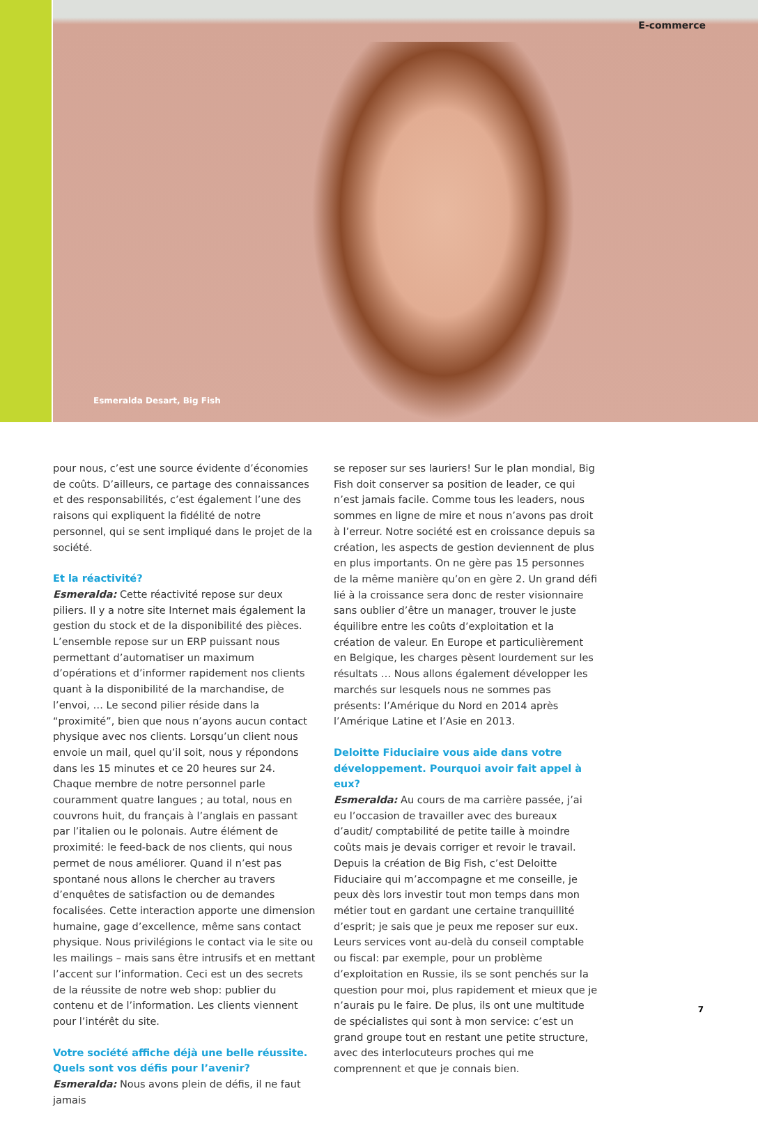E-commerce
Esmeralda Desart, Big Fish
pour nous, c’est une source évidente d’économies de coûts. D’ailleurs, ce partage des connaissances et des responsabilités, c’est également l’une des raisons qui expliquent la fidélité de notre personnel, qui se sent impliqué dans le projet de la société.
Et la réactivité?
Esmeralda: Cette réactivité repose sur deux piliers. Il y a notre site Internet mais également la gestion du stock et de la disponibilité des pièces. L’ensemble repose sur un ERP puissant nous permettant d’automatiser un maximum d’opérations et d’informer rapidement nos clients quant à la disponibilité de la marchandise, de l’envoi, … Le second pilier réside dans la “proximité”, bien que nous n’ayons aucun contact physique avec nos clients. Lorsqu’un client nous envoie un mail, quel qu’il soit, nous y répondons dans les 15 minutes et ce 20 heures sur 24. Chaque membre de notre personnel parle couramment quatre langues ; au total, nous en couvrons huit, du français à l’anglais en passant par l’italien ou le polonais. Autre élément de proximité: le feed-back de nos clients, qui nous permet de nous améliorer. Quand il n’est pas spontané nous allons le chercher au travers d’enquêtes de satisfaction ou de demandes focalisées. Cette interaction apporte une dimension humaine, gage d’excellence, même sans contact physique. Nous privilégions le contact via le site ou les mailings – mais sans être intrusifs et en mettant l’accent sur l’information. Ceci est un des secrets de la réussite de notre web shop: publier du contenu et de l’information. Les clients viennent pour l’intérêt du site.
Votre société affiche déjà une belle réussite. Quels sont vos défis pour l’avenir?
Esmeralda: Nous avons plein de défis, il ne faut jamais
se reposer sur ses lauriers! Sur le plan mondial, Big Fish doit conserver sa position de leader, ce qui n’est jamais facile. Comme tous les leaders, nous sommes en ligne de mire et nous n’avons pas droit à l’erreur. Notre société est en croissance depuis sa création, les aspects de gestion deviennent de plus en plus importants. On ne gère pas 15 personnes de la même manière qu’on en gère 2. Un grand défi lié à la croissance sera donc de rester visionnaire sans oublier d’être un manager, trouver le juste équilibre entre les coûts d’exploitation et la création de valeur. En Europe et particulièrement en Belgique, les charges pèsent lourdement sur les résultats … Nous allons également développer les marchés sur lesquels nous ne sommes pas présents: l’Amérique du Nord en 2014 après l’Amérique Latine et l’Asie en 2013.
Deloitte Fiduciaire vous aide dans votre développement. Pourquoi avoir fait appel à eux?
Esmeralda: Au cours de ma carrière passée, j’ai eu l’occasion de travailler avec des bureaux d’audit/ comptabilité de petite taille à moindre coûts mais je devais corriger et revoir le travail. Depuis la création de Big Fish, c’est Deloitte Fiduciaire qui m’accompagne et me conseille, je peux dès lors investir tout mon temps dans mon métier tout en gardant une certaine tranquillité d’esprit; je sais que je peux me reposer sur eux. Leurs services vont au-delà du conseil comptable ou fiscal: par exemple, pour un problème d’exploitation en Russie, ils se sont penchés sur la question pour moi, plus rapidement et mieux que je n’aurais pu le faire. De plus, ils ont une multitude de spécialistes qui sont à mon service: c’est un grand groupe tout en restant une petite structure, avec des interlocuteurs proches qui me comprennent et que je connais bien.
7